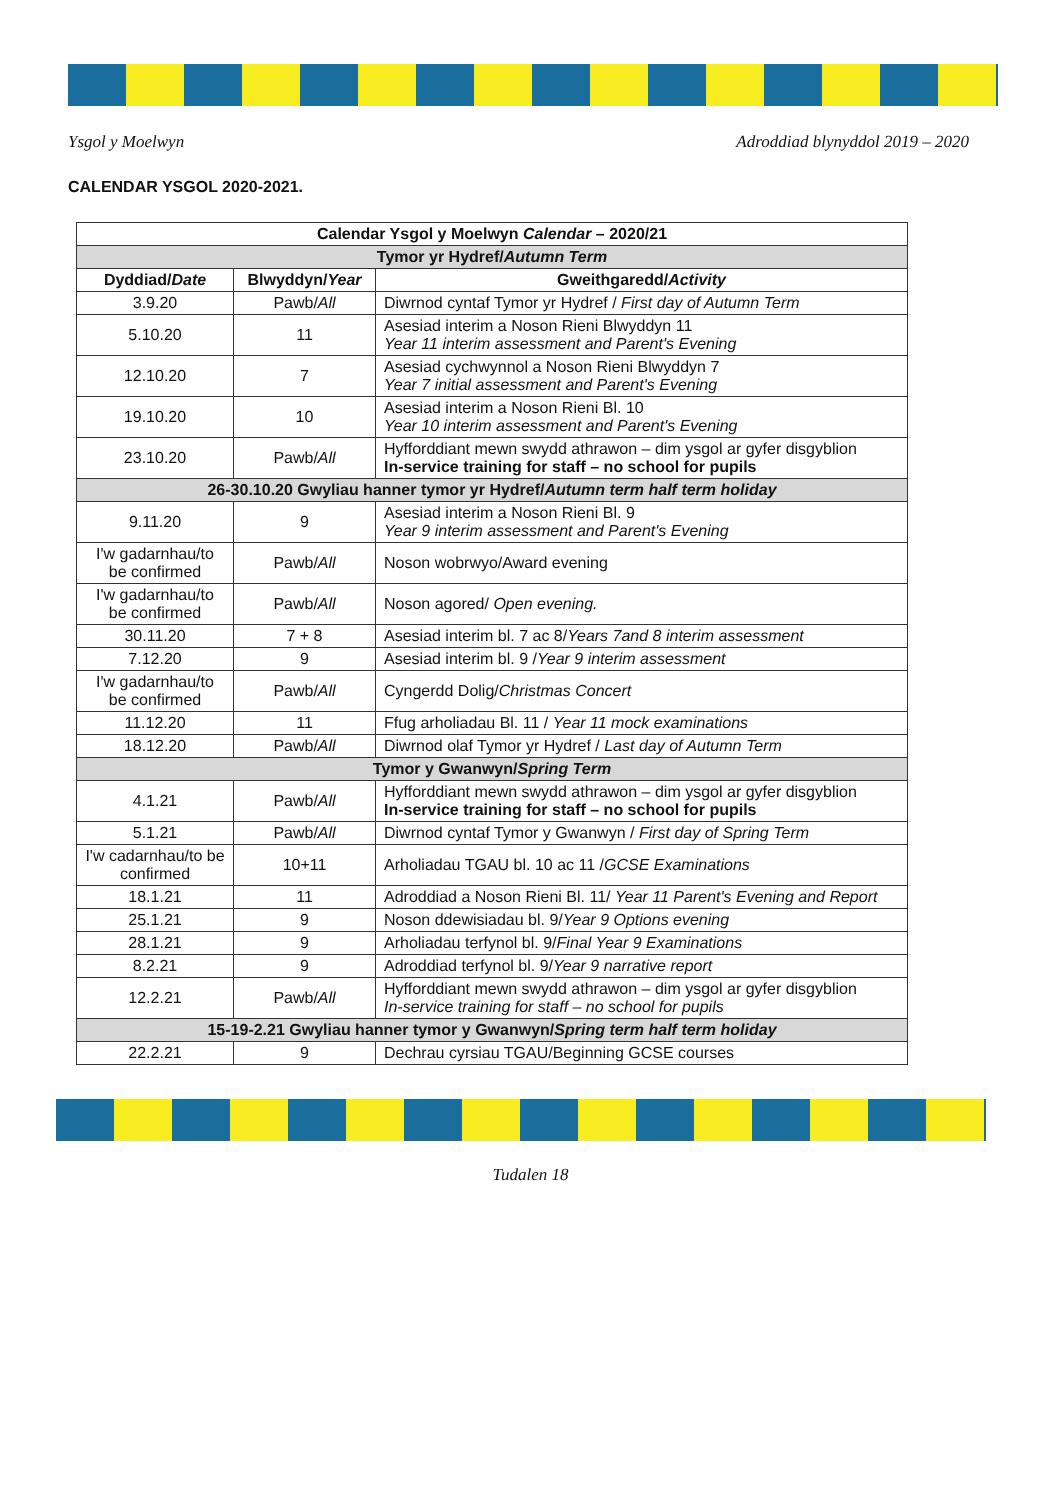Ysgol y Moelwyn Adroddiad blynyddol 2019 – 2020
CALENDAR YSGOL 2020-2021.
| Calendar Ysgol y Moelwyn Calendar – 2020/21 | | |
| --- | --- | --- |
| Tymor yr Hydref/ Autumn Term | | |
| Dyddiad/ Date | Blwyddyn/ Year | Gweithgaredd/ Activity |
| 3.9.20 | Pawb/ All | Diwrnod cyntaf Tymor yr Hydref / First day of Autumn Term |
| 5.10.20 | 11 | Asesiad interim a Noson Rieni Blwyddyn 11 Year 11 interim assessment and Parent's Evening |
| 12.10.20 | 7 | Asesiad cychwynnol a Noson Rieni Blwyddyn 7 Year 7 initial assessment and Parent's Evening |
| 19.10.20 | 10 | Asesiad interim a Noson Rieni Bl. 10 Year 10 interim assessment and Parent's Evening |
| 23.10.20 | Pawb/ All | Hyfforddiant mewn swydd athrawon – dim ysgol ar gyfer disgyblion In-service training for staff – no school for pupils |
| 26-30.10.20 Gwyliau hanner tymor yr Hydref/ Autumn term half term holiday | | |
| 9.11.20 | 9 | Asesiad interim a Noson Rieni Bl. 9 Year 9 interim assessment and Parent's Evening |
| I'w gadarnhau/to be confirmed | Pawb/ All | Noson wobrwyo/Award evening |
| I'w gadarnhau/to be confirmed | Pawb/ All | Noson agored/ Open evening. |
| 30.11.20 | 7 + 8 | Asesiad interim bl. 7 ac 8/ Years 7and 8 interim assessment |
| 7.12.20 | 9 | Asesiad interim bl. 9 / Year 9 interim assessment |
| I'w gadarnhau/to be confirmed | Pawb/ All | Cyngerdd Dolig/ Christmas Concert |
| 11.12.20 | 11 | Ffug arholiadau Bl. 11 / Year 11 mock examinations |
| 18.12.20 | Pawb/ All | Diwrnod olaf Tymor yr Hydref / Last day of Autumn Term |
| Tymor y Gwanwyn/ Spring Term | | |
| 4.1.21 | Pawb/ All | Hyfforddiant mewn swydd athrawon – dim ysgol ar gyfer disgyblion In-service training for staff – no school for pupils |
| 5.1.21 | Pawb/ All | Diwrnod cyntaf Tymor y Gwanwyn / First day of Spring Term |
| I'w cadarnhau/to be confirmed | 10+11 | Arholiadau TGAU bl. 10 ac 11 / GCSE Examinations |
| 18.1.21 | 11 | Adroddiad a Noson Rieni Bl. 11/ Year 11 Parent's Evening and Report |
| 25.1.21 | 9 | Noson ddewisiadau bl. 9/ Year 9 Options evening |
| 28.1.21 | 9 | Arholiadau terfynol bl. 9/ Final Year 9 Examinations |
| 8.2.21 | 9 | Adroddiad terfynol bl. 9/ Year 9 narrative report |
| 12.2.21 | Pawb/ All | Hyfforddiant mewn swydd athrawon – dim ysgol ar gyfer disgyblion In-service training for staff – no school for pupils |
| 15-19-2.21 Gwyliau hanner tymor y Gwanwyn/ Spring term half term holiday | | |
| 22.2.21 | 9 | Dechrau cyrsiau TGAU/Beginning GCSE courses |
Tudalen 18